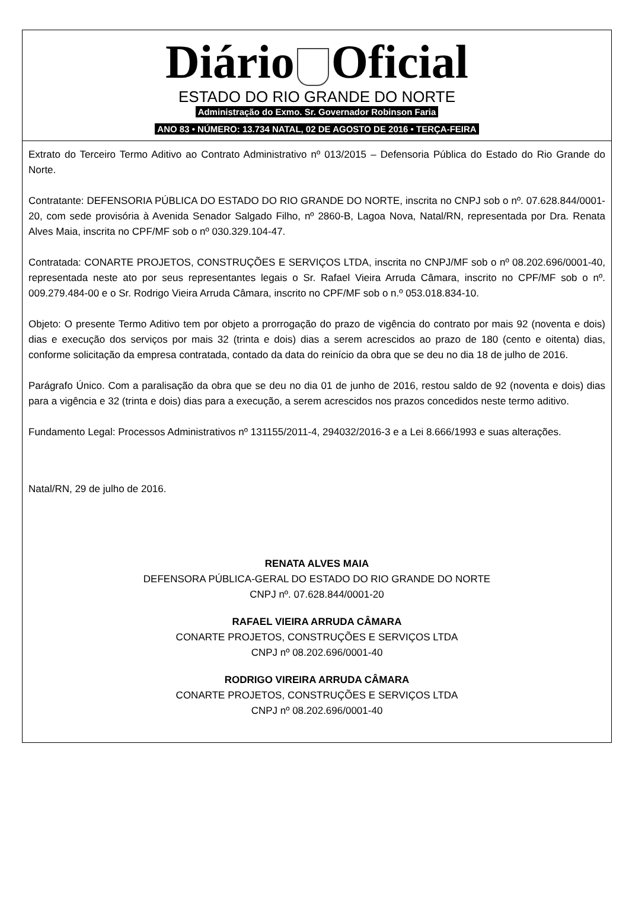Diário Oficial
ESTADO DO RIO GRANDE DO NORTE
Administração do Exmo. Sr. Governador Robinson Faria
ANO 83 • NÚMERO: 13.734 NATAL, 02 DE AGOSTO DE 2016 • TERÇA-FEIRA
Extrato do Terceiro Termo Aditivo ao Contrato Administrativo nº 013/2015 – Defensoria Pública do Estado do Rio Grande do Norte.
Contratante: DEFENSORIA PÚBLICA DO ESTADO DO RIO GRANDE DO NORTE, inscrita no CNPJ sob o nº. 07.628.844/0001-20, com sede provisória à Avenida Senador Salgado Filho, nº 2860-B, Lagoa Nova, Natal/RN, representada por Dra. Renata Alves Maia, inscrita no CPF/MF sob o nº 030.329.104-47.
Contratada: CONARTE PROJETOS, CONSTRUÇÕES E SERVIÇOS LTDA, inscrita no CNPJ/MF sob o nº 08.202.696/0001-40, representada neste ato por seus representantes legais o Sr. Rafael Vieira Arruda Câmara, inscrito no CPF/MF sob o nº. 009.279.484-00 e o Sr. Rodrigo Vieira Arruda Câmara, inscrito no CPF/MF sob o n.º 053.018.834-10.
Objeto: O presente Termo Aditivo tem por objeto a prorrogação do prazo de vigência do contrato por mais 92 (noventa e dois) dias e execução dos serviços por mais 32 (trinta e dois) dias a serem acrescidos ao prazo de 180 (cento e oitenta) dias, conforme solicitação da empresa contratada, contado da data do reinício da obra que se deu no dia 18 de julho de 2016.
Parágrafo Único. Com a paralisação da obra que se deu no dia 01 de junho de 2016, restou saldo de 92 (noventa e dois) dias para a vigência e 32 (trinta e dois) dias para a execução, a serem acrescidos nos prazos concedidos neste termo aditivo.
Fundamento Legal: Processos Administrativos nº 131155/2011-4, 294032/2016-3 e a Lei 8.666/1993 e suas alterações.
Natal/RN, 29 de julho de 2016.
RENATA ALVES MAIA
DEFENSORA PÚBLICA-GERAL DO ESTADO DO RIO GRANDE DO NORTE
CNPJ nº. 07.628.844/0001-20
RAFAEL VIEIRA ARRUDA CÂMARA
CONARTE PROJETOS, CONSTRUÇÕES E SERVIÇOS LTDA
CNPJ nº 08.202.696/0001-40
RODRIGO VIREIRA ARRUDA CÂMARA
CONARTE PROJETOS, CONSTRUÇÕES E SERVIÇOS LTDA
CNPJ nº 08.202.696/0001-40